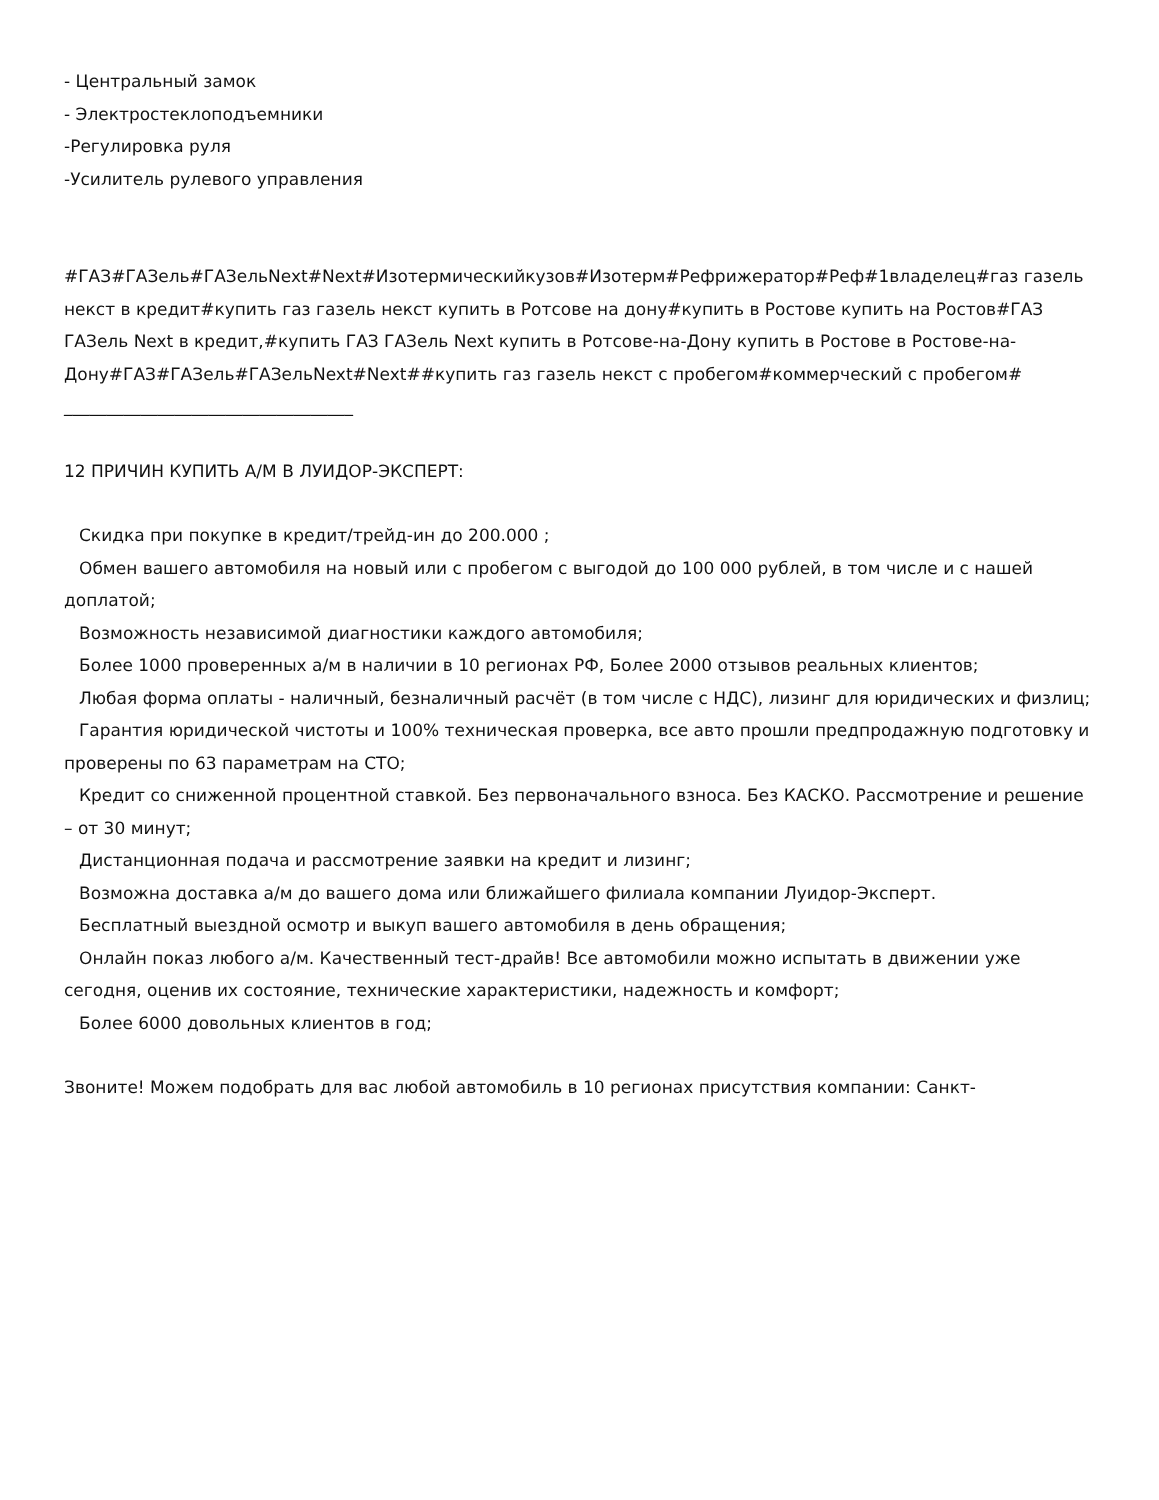- Центральный замок
- Электростеклоподъемники
-Регулировка руля
-Усилитель рулевого управления
#ГАЗ#ГАЗель#ГАЗельNext#Next#Изотермическийкузов#Изотерм#Рефрижератор#Реф#1владелец#газ газель некст в кредит#купить газ газель некст купить в Ротсове на дону#купить в Ростове купить на Ростов#ГАЗ ГАЗель Next в кредит,#купить ГАЗ ГАЗель Next купить в Ротсове-на-Дону купить в Ростове в Ростове-на-Дону#ГАЗ#ГАЗель#ГАЗельNext#Next##купить газ газель некст с пробегом#коммерческий с пробегом#
__________________________________
12 ПРИЧИН КУПИТЬ А/М В ЛУИДОР-ЭКСПЕРТ:
Скидка при покупке в кредит/трейд-ин до 200.000 ;
Обмен вашего автомобиля на новый или с пробегом с выгодой до 100 000 рублей, в том числе и с нашей доплатой;
Возможность независимой диагностики каждого автомобиля;
Более 1000 проверенных а/м в наличии в 10 регионах РФ, Более 2000 отзывов реальных клиентов;
Любая форма оплаты - наличный, безналичный расчёт (в том числе с НДС), лизинг для юридических и физлиц;
Гарантия юридической чистоты и 100% техническая проверка, все авто прошли предпродажную подготовку и проверены по 63 параметрам на СТО;
Кредит со сниженной процентной ставкой. Без первоначального взноса. Без КАСКО. Рассмотрение и решение – от 30 минут;
Дистанционная подача и рассмотрение заявки на кредит и лизинг;
Возможна доставка а/м до вашего дома или ближайшего филиала компании Луидор-Эксперт.
Бесплатный выездной осмотр и выкуп вашего автомобиля в день обращения;
Онлайн показ любого а/м. Качественный тест-драйв! Все автомобили можно испытать в движении уже сегодня, оценив их состояние, технические характеристики, надежность и комфорт;
Более 6000 довольных клиентов в год;
Звоните! Можем подобрать для вас любой автомобиль в 10 регионах присутствия компании: Санкт-